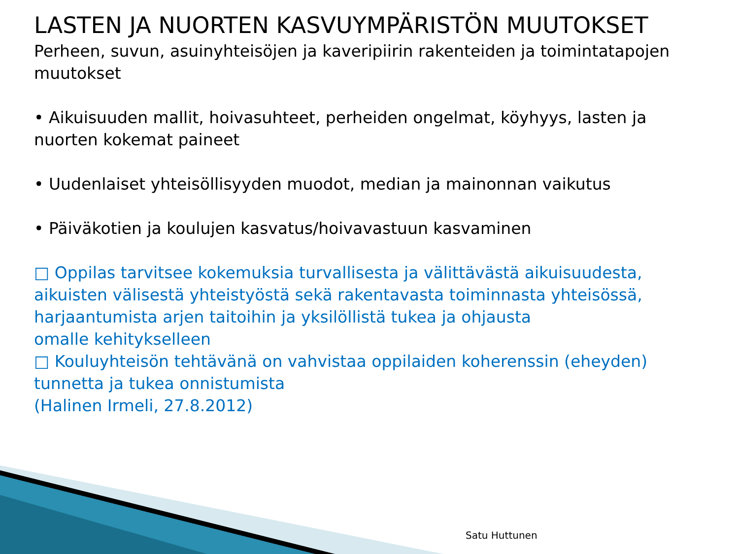LASTEN JA NUORTEN KASVUYMPÄRISTÖN MUUTOKSET
Perheen, suvun, asuinyhteisöjen ja kaveripiirin rakenteiden ja toimintatapojen muutokset
• Aikuisuuden mallit, hoivasuhteet, perheiden ongelmat, köyhyys, lasten ja nuorten kokemat paineet
• Uudenlaiset yhteisöllisyyden muodot, median ja mainonnan vaikutus
• Päiväkotien ja koulujen kasvatus/hoivavastuun kasvaminen
□ Oppilas tarvitsee kokemuksia turvallisesta ja välittävästä aikuisuudesta,
aikuisten välisestä yhteistyöstä sekä rakentavasta toiminnasta yhteisössä, harjaantumista arjen taitoihin ja yksilöllistä tukea ja ohjausta
omalle kehitykselleen
□ Kouluyhteisön tehtävänä on vahvistaa oppilaiden koherenssin (eheyden)
tunnetta ja tukea onnistumista
(Halinen Irmeli, 27.8.2012)
Satu Huttunen